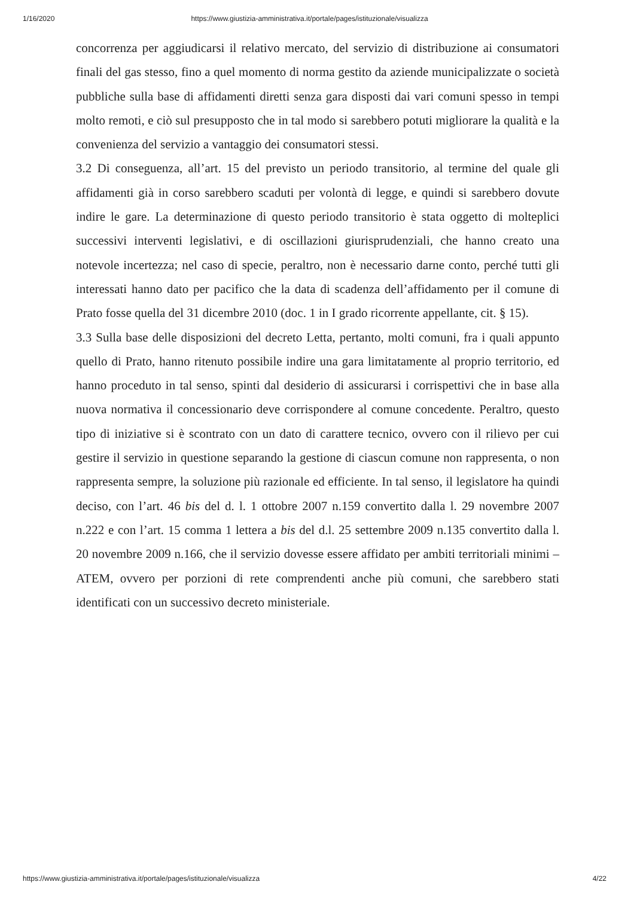1/16/2020 https://www.giustizia-amministrativa.it/portale/pages/istituzionale/visualizza
concorrenza per aggiudicarsi il relativo mercato, del servizio di distribuzione ai consumatori finali del gas stesso, fino a quel momento di norma gestito da aziende municipalizzate o società pubbliche sulla base di affidamenti diretti senza gara disposti dai vari comuni spesso in tempi molto remoti, e ciò sul presupposto che in tal modo si sarebbero potuti migliorare la qualità e la convenienza del servizio a vantaggio dei consumatori stessi.
3.2 Di conseguenza, all’art. 15 del previsto un periodo transitorio, al termine del quale gli affidamenti già in corso sarebbero scaduti per volontà di legge, e quindi si sarebbero dovute indire le gare. La determinazione di questo periodo transitorio è stata oggetto di molteplici successivi interventi legislativi, e di oscillazioni giurisprudenziali, che hanno creato una notevole incertezza; nel caso di specie, peraltro, non è necessario darne conto, perché tutti gli interessati hanno dato per pacifico che la data di scadenza dell’affidamento per il comune di Prato fosse quella del 31 dicembre 2010 (doc. 1 in I grado ricorrente appellante, cit. § 15).
3.3 Sulla base delle disposizioni del decreto Letta, pertanto, molti comuni, fra i quali appunto quello di Prato, hanno ritenuto possibile indire una gara limitatamente al proprio territorio, ed hanno proceduto in tal senso, spinti dal desiderio di assicurarsi i corrispettivi che in base alla nuova normativa il concessionario deve corrispondere al comune concedente. Peraltro, questo tipo di iniziative si è scontrato con un dato di carattere tecnico, ovvero con il rilievo per cui gestire il servizio in questione separando la gestione di ciascun comune non rappresenta, o non rappresenta sempre, la soluzione più razionale ed efficiente. In tal senso, il legislatore ha quindi deciso, con l’art. 46 bis del d. l. 1 ottobre 2007 n.159 convertito dalla l. 29 novembre 2007 n.222 e con l’art. 15 comma 1 lettera a bis del d.l. 25 settembre 2009 n.135 convertito dalla l. 20 novembre 2009 n.166, che il servizio dovesse essere affidato per ambiti territoriali minimi – ATEM, ovvero per porzioni di rete comprendenti anche più comuni, che sarebbero stati identificati con un successivo decreto ministeriale.
https://www.giustizia-amministrativa.it/portale/pages/istituzionale/visualizza 4/22